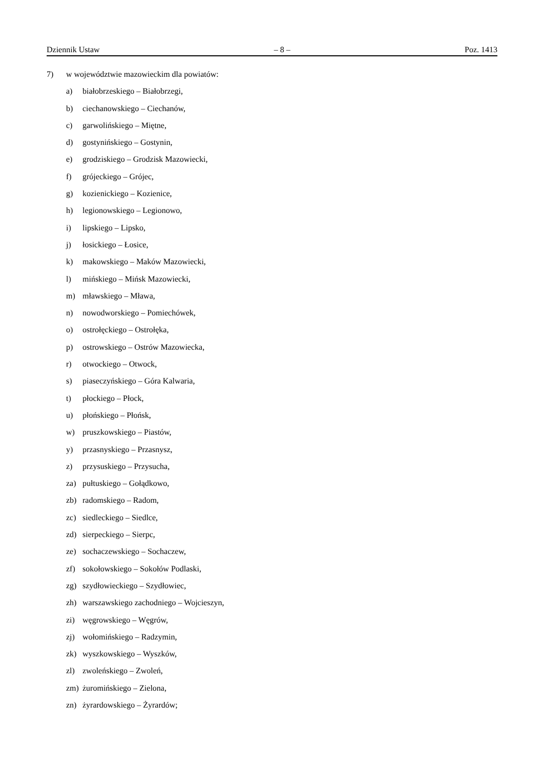Dziennik Ustaw – 8 – Poz. 1413
7) w województwie mazowieckim dla powiatów:
a) białobrzeskiego – Białobrzegi,
b) ciechanowskiego – Ciechanów,
c) garwolińskiego – Miętne,
d) gostynińskiego – Gostynin,
e) grodziskiego – Grodzisk Mazowiecki,
f) grójeckiego – Grójec,
g) kozienickiego – Kozienice,
h) legionowskiego – Legionowo,
i) lipskiego – Lipsko,
j) łosickiego – Łosice,
k) makowskiego – Maków Mazowiecki,
l) mińskiego – Mińsk Mazowiecki,
m) mławskiego – Mława,
n) nowodworskiego – Pomiechówek,
o) ostrołęckiego – Ostrołęka,
p) ostrowskiego – Ostrów Mazowiecka,
r) otwockiego – Otwock,
s) piaseczyńskiego – Góra Kalwaria,
t) płockiego – Płock,
u) płońskiego – Płońsk,
w) pruszkowskiego – Piastów,
y) przasnyskiego – Przasnysz,
z) przysuskiego – Przysucha,
za) pułtuskiego – Gołądkowo,
zb) radomskiego – Radom,
zc) siedleckiego – Siedlce,
zd) sierpeckiego – Sierpc,
ze) sochaczewskiego – Sochaczew,
zf) sokołowskiego – Sokołów Podlaski,
zg) szydłowieckiego – Szydłowiec,
zh) warszawskiego zachodniego – Wojcieszyn,
zi) węgrowskiego – Węgrów,
zj) wołomińskiego – Radzymin,
zk) wyszkowskiego – Wyszków,
zl) zwoleńskiego – Zwoleń,
zm) żuromińskiego – Zielona,
zn) żyrardowskiego – Żyrardów;